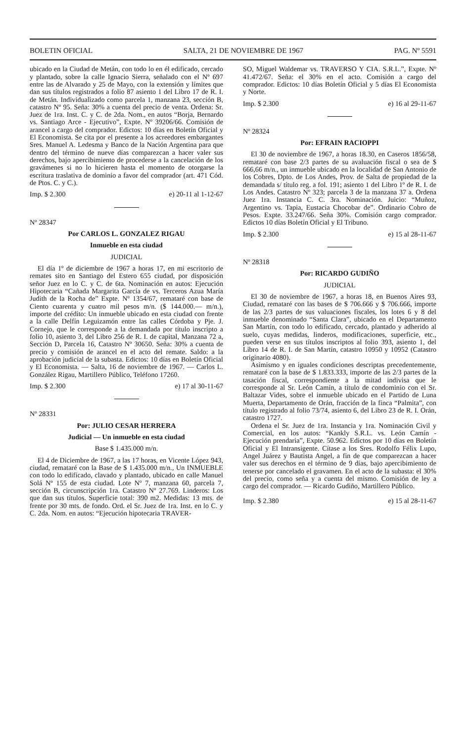BOLETIN OFICIAL SALTA, 21 DE NOVIEMBRE DE 1967 PAG. Nº 5591
ubicado en la Ciudad de Metán, con todo lo en él edificado, cercado y plantado, sobre la calle Ignacio Sierra, señalado con el Nº 697 entre las de Alvarado y 25 de Mayo, con la extensión y límites que dan sus títulos registrados a folio 87 asiento 1 del Libro 17 de R. I. de Metán. Individualizado como parcela 1, manzana 23, sección B, catastro Nº 95. Seña: 30% a cuenta del precio de venta. Ordena: Sr. Juez de 1ra. Inst. C. y C. de 2da. Nom., en autos “Borja, Bernardo vs. Santiago Arce - Ejecutivo”, Expte. Nº 39206/66. Comisión de arancel a cargo del comprador. Edictos: 10 días en Boletín Oficial y El Economista. Se cita por el presente a los acreedores embargantes Sres. Manuel A. Ledesma y Banco de la Nación Argentina para que dentro del término de nueve días comparezcan a hacer valer sus derechos, bajo apercibimiento de procederse a la cancelación de los gravámenes si no lo hicieren hasta el momento de otorgarse la escritura traslativa de dominio a favor del comprador (art. 471 Cód. de Ptos. C. y C.).
Imp. $ 2.300 e) 20-11 al 1-12-67
Nº 28347
Por CARLOS L. GONZALEZ RIGAU
Inmueble en esta ciudad
JUDICIAL
El día 1º de diciembre de 1967 a horas 17, en mi escritorio de remates sito en Santiago del Estero 655 ciudad, por disposición señor Juez en lo C. y C. de 6ta. Nominación en autos: Ejecución Hipotecaria “Cañada Margarita García de vs. Terceros Azua María Judith de la Rocha de” Expte. Nº 1354/67, remataré con base de Ciento cuarenta y cuatro mil pesos m/n. ($ 144.000.— m/n.), importe del crédito: Un inmueble ubicado en esta ciudad con frente a la calle Delfín Leguizamón entre las calles Córdoba y Pje. J. Cornejo, que le corresponde a la demandada por título inscripto a folio 10, asiento 3, del Libro 256 de R. I. de capital, Manzana 72 a, Sección D, Parcela 16, Catastro Nº 30650. Seña: 30% a cuenta de precio y comisión de arancel en el acto del remate. Saldo: a la aprobación judicial de la subasta. Edictos: 10 días en Boletín Oficial y El Economista. — Salta, 16 de noviembre de 1967. — Carlos L. González Rigau, Martillero Público, Teléfono 17260.
Imp. $ 2.300 e) 17 al 30-11-67
Nº 28331
Por: JULIO CESAR HERRERA
Judicial — Un inmueble en esta ciudad
Base $ 1.435.000 m/n.
El 4 de Diciembre de 1967, a las 17 horas, en Vicente López 943, ciudad, remataré con la Base de $ 1.435.000 m/n., Un INMUEBLE con todo lo edificado, clavado y plantado, ubicado en calle Manuel Solá Nº 155 de esta ciudad. Lote Nº 7, manzana 60, parcela 7, sección B, circunscripción 1ra. Catastro Nº 27.769. Linderos: Los que dan sus títulos. Superficie total: 390 m2. Medidas: 13 mts. de frente por 30 mts. de fondo. Ord. el Sr. Juez de 1ra. Inst. en lo C. y C. 2da. Nom. en autos: “Ejecución hipotecaria TRAVER-
SO, Miguel Waldemar vs. TRAVERSO Y CIA. S.R.L.”, Expte. Nº 41.472/67. Seña: el 30% en el acto. Comisión a cargo del comprador. Edictos: 10 días Boletín Oficial y 5 días El Economista y Norte.
Imp. $ 2.300 e) 16 al 29-11-67
Nº 28324
Por: EFRAIN RACIOPPI
El 30 de noviembre de 1967, a horas 18.30, en Caseros 1856/58, remataré con base 2/3 partes de su avaluación fiscal o sea de $ 666,66 m/n., un inmueble ubicado en la localidad de San Antonio de los Cobres, Dpto. de Los Andes, Prov. de Salta de propiedad de la demandada s/ título reg. a fol. 191; asiento 1 del Libro 1º de R. I. de Los Andes. Catastro Nº 323; parcela 3 de la manzana 37 a. Ordena Juez 1ra. Instancia C. C. 3ra. Nominación. Juicio: “Muñoz, Argentino vs. Tapia, Eustacia Chocobar de”. Ordinario Cobro de Pesos. Expte. 33.247/66. Seña 30%. Comisión cargo comprador. Edictos 10 días Boletín Oficial y El Tribuno.
Imp. $ 2.300 e) 15 al 28-11-67
Nº 28318
Por: RICARDO GUDIÑO
JUDICIAL
El 30 de noviembre de 1967, a horas 18, en Buenos Aires 93, Ciudad, remataré con las bases de $ 706.666 y $ 706.666, importe de las 2/3 partes de sus valuaciones fiscales, los lotes 6 y 8 del inmueble denominado “Santa Clara”, ubicado en el Departamento San Martín, con todo lo edificado, cercado, plantado y adherido al suelo, cuyas medidas, linderos, modificaciones, superficie, etc., pueden verse en sus títulos inscriptos al folio 393, asiento 1, del Libro 14 de R. I. de San Martín, catastro 10950 y 10952 (Catastro originario 4080).
Asimismo y en iguales condiciones descriptas precedentemente, remataré con la base de $ 1.833.333, importe de las 2/3 partes de la tasación fiscal, correspondiente a la mitad indivisa que le corresponde al Sr. León Camín, a título de condominio con el Sr. Baltazar Vides, sobre el inmueble ubicado en el Partido de Luna Muerta, Departamento de Orán, fracción de la finca “Palmita”, con título registrado al folio 73/74, asiento 6, del Libro 23 de R. I. Orán, catastro 1727.
Ordena el Sr. Juez de 1ra. Instancia y 1ra. Nominación Civil y Comercial, en los autos: “Kankly S.R.L. vs. León Camín - Ejecución prendaria”, Expte. 50.962. Edictos por 10 días en Boletín Oficial y El Intransigente. Cítase a los Sres. Rodolfo Félix Lupo, Angel Juárez y Bautista Angel, a fin de que comparezcan a hacer valer sus derechos en el término de 9 días, bajo apercibimiento de tenerse por cancelado el gravamen. En el acto de la subasta: el 30% del precio, como seña y a cuenta del mismo. Comisión de ley a cargo del comprador. — Ricardo Gudiño, Martillero Público.
Imp. $ 2.380 e) 15 al 28-11-67